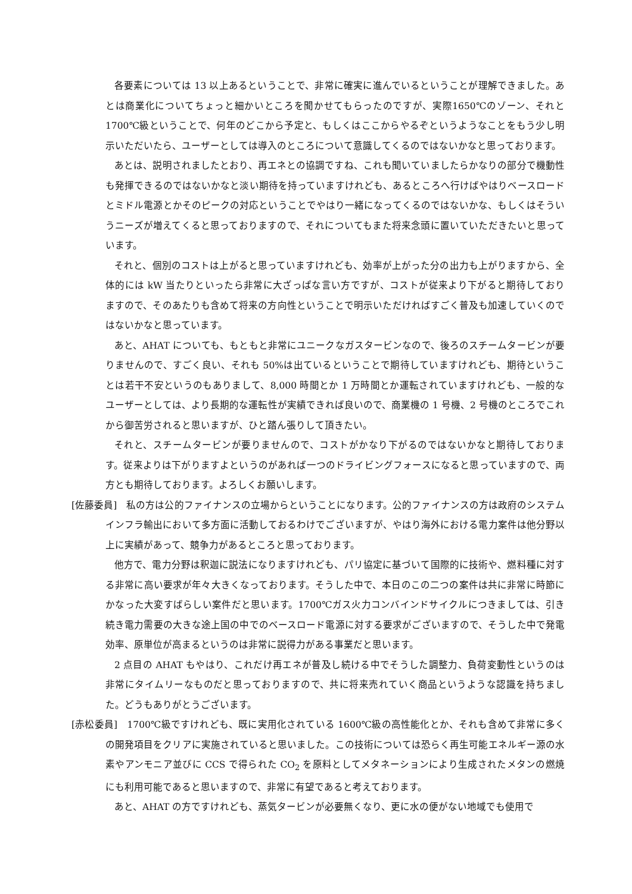各要素については 13 以上あるということで、非常に確実に進んでいるということが理解できました。あとは商業化についてちょっと細かいところを聞かせてもらったのですが、実際1650℃のゾーン、それと 1700℃級ということで、何年のどこから予定と、もしくはここからやるぞというようなことをもう少し明示いただいたら、ユーザーとしては導入のところについて意識してくるのではないかなと思っております。
あとは、説明されましたとおり、再エネとの協調ですね、これも聞いていましたらかなりの部分で機動性も発揮できるのではないかなと淡い期待を持っていますけれども、あるところへ行けばやはりベースロードとミドル電源とかそのピークの対応ということでやはり一緒になってくるのではないかな、もしくはそういうニーズが増えてくると思っておりますので、それについてもまた将来念頭に置いていただきたいと思っています。
それと、個別のコストは上がると思っていますけれども、効率が上がった分の出力も上がりますから、全体的には kW 当たりといったら非常に大ざっぱな言い方ですが、コストが従来より下がると期待しておりますので、そのあたりも含めて将来の方向性ということで明示いただければすごく普及も加速していくのではないかなと思っています。
あと、AHAT についても、もともと非常にユニークなガスタービンなので、後ろのスチームタービンが要りませんので、すごく良い、それも 50%は出ているということで期待していますけれども、期待ということは若干不安というのもありまして、8,000 時間とか 1 万時間とか運転されていますけれども、一般的なユーザーとしては、より長期的な運転性が実績できれば良いので、商業機の 1 号機、2 号機のところでこれから御苦労されると思いますが、ひと踏ん張りして頂きたい。
それと、スチームタービンが要りませんので、コストがかなり下がるのではないかなと期待しております。従来よりは下がりますよというのがあれば一つのドライビングフォースになると思っていますので、両方とも期待しております。よろしくお願いします。
[佐藤委員]　私の方は公的ファイナンスの立場からということになります。公的ファイナンスの方は政府のシステムインフラ輸出において多方面に活動しておるわけでございますが、やはり海外における電力案件は他分野以上に実績があって、競争力があるところと思っております。
他方で、電力分野は釈迦に説法になりますけれども、パリ協定に基づいて国際的に技術や、燃料種に対する非常に高い要求が年々大きくなっております。そうした中で、本日のこの二つの案件は共に非常に時節にかなった大変すばらしい案件だと思います。1700℃ガス火力コンバインドサイクルにつきましては、引き続き電力需要の大きな途上国の中でのベースロード電源に対する要求がございますので、そうした中で発電効率、原単位が高まるというのは非常に説得力がある事業だと思います。
2 点目の AHAT もやはり、これだけ再エネが普及し続ける中でそうした調整力、負荷変動性というのは非常にタイムリーなものだと思っておりますので、共に将来売れていく商品というような認識を持ちました。どうもありがとうございます。
[赤松委員]　1700℃級ですけれども、既に実用化されている 1600℃級の高性能化とか、それも含めて非常に多くの開発項目をクリアに実施されていると思いました。この技術については恐らく再生可能エネルギー源の水素やアンモニア並びに CCS で得られた CO<sub>2</sub> を原料としてメタネーションにより生成されたメタンの燃焼にも利用可能であると思いますので、非常に有望であると考えております。
あと、AHAT の方ですけれども、蒸気タービンが必要無くなり、更に水の便がない地域でも使用で